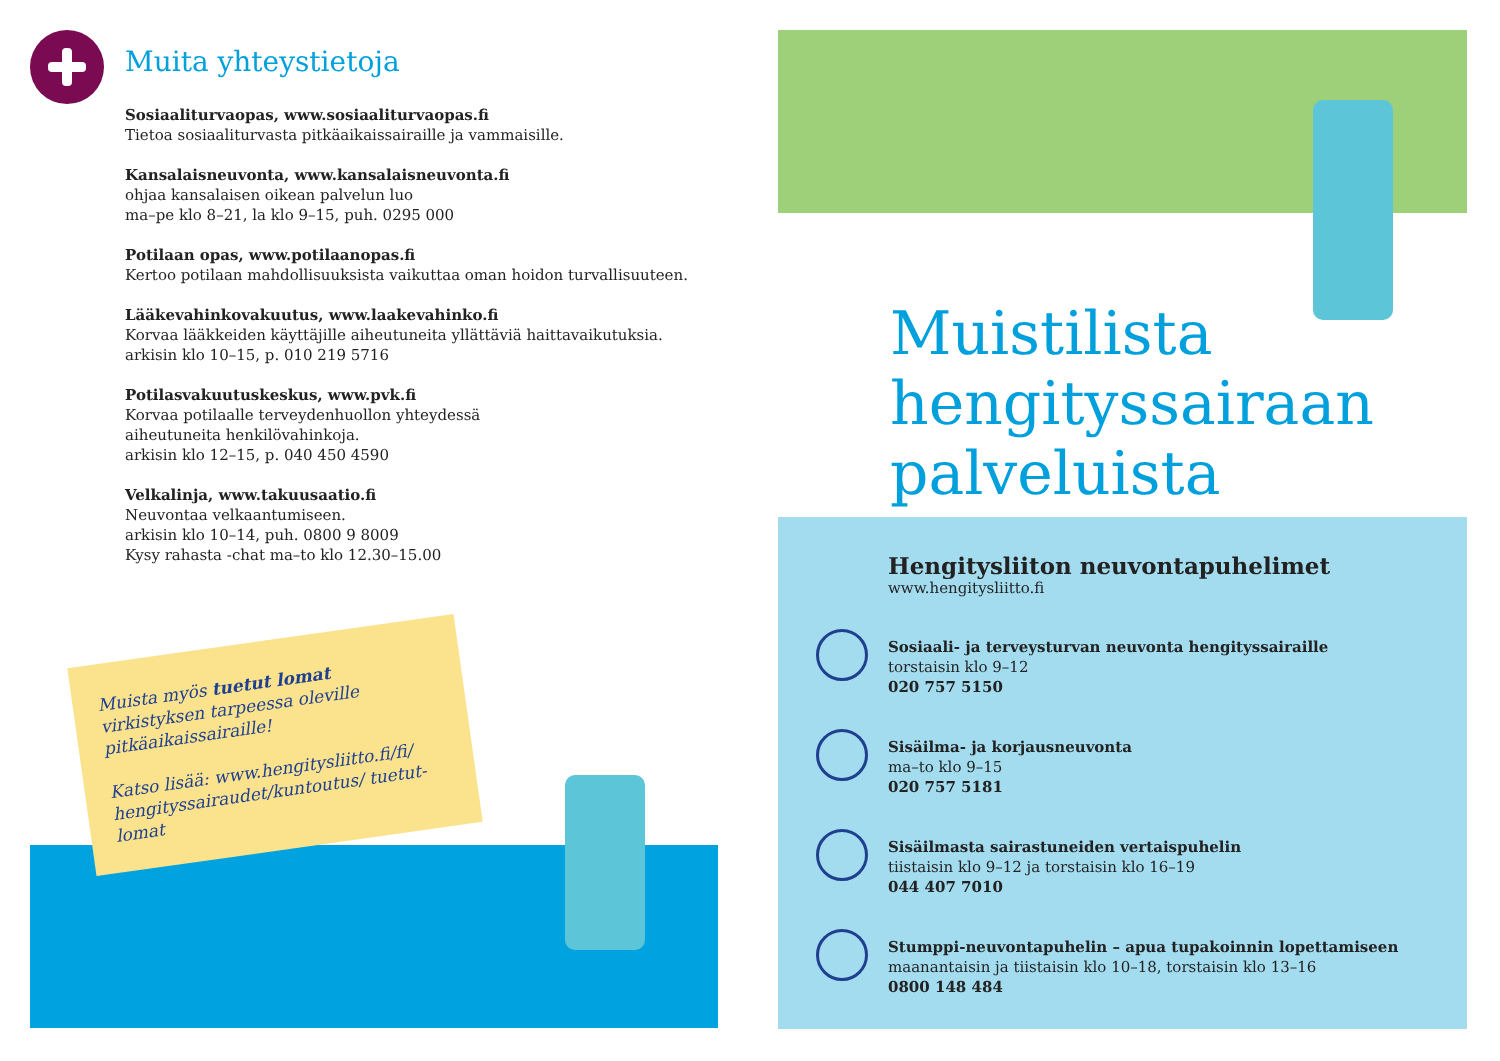Muita yhteystietoja
Sosiaaliturvaopas, www.sosiaaliturvaopas.fi
Tietoa sosiaaliturvasta pitkäaikaissairaille ja vammaisille.
Kansalaisneuvonta, www.kansalaisneuvonta.fi
ohjaa kansalaisen oikean palvelun luo
ma–pe klo 8–21, la klo 9–15, puh. 0295 000
Potilaan opas, www.potilaanopas.fi
Kertoo potilaan mahdollisuuksista vaikuttaa oman hoidon turvallisuuteen.
Lääkevahinkovakuutus, www.laakevahinko.fi
Korvaa lääkkeiden käyttäjille aiheutuneita yllättäviä haittavaikutuksia.
arkisin klo 10–15, p. 010 219 5716
Potilasvakuutuskeskus, www.pvk.fi
Korvaa potilaalle terveydenhuollon yhteydessä
aiheutuneita henkilövahinkoja.
arkisin klo 12–15, p. 040 450 4590
Velkalinja, www.takuusaatio.fi
Neuvontaa velkaantumiseen.
arkisin klo 10–14, puh. 0800 9 8009
Kysy rahasta -chat ma–to klo 12.30–15.00
Muista myös tuetut lomat virkistyksen tarpeessa oleville pitkäaikaissairaille!
Katso lisää: www.hengitysliitto.fi/fi/ hengityssairaudet/kuntoutus/ tuetut-lomat
Muistilista
hengityssairaan
palveluista
Hengitysliiton neuvontapuhelimet
www.hengitysliitto.fi
Sosiaali- ja terveysturvan neuvonta hengityssairaille
torstaisin klo 9–12
020 757 5150
Sisäilma- ja korjausneuvonta
ma–to klo 9–15
020 757 5181
Sisäilmasta sairastuneiden vertaispuhelin
tiistaisin klo 9–12 ja torstaisin klo 16–19
044 407 7010
Stumppi-neuvontapuhelin – apua tupakoinnin lopettamiseen
maanantaisin ja tiistaisin klo 10–18, torstaisin klo 13–16
0800 148 484